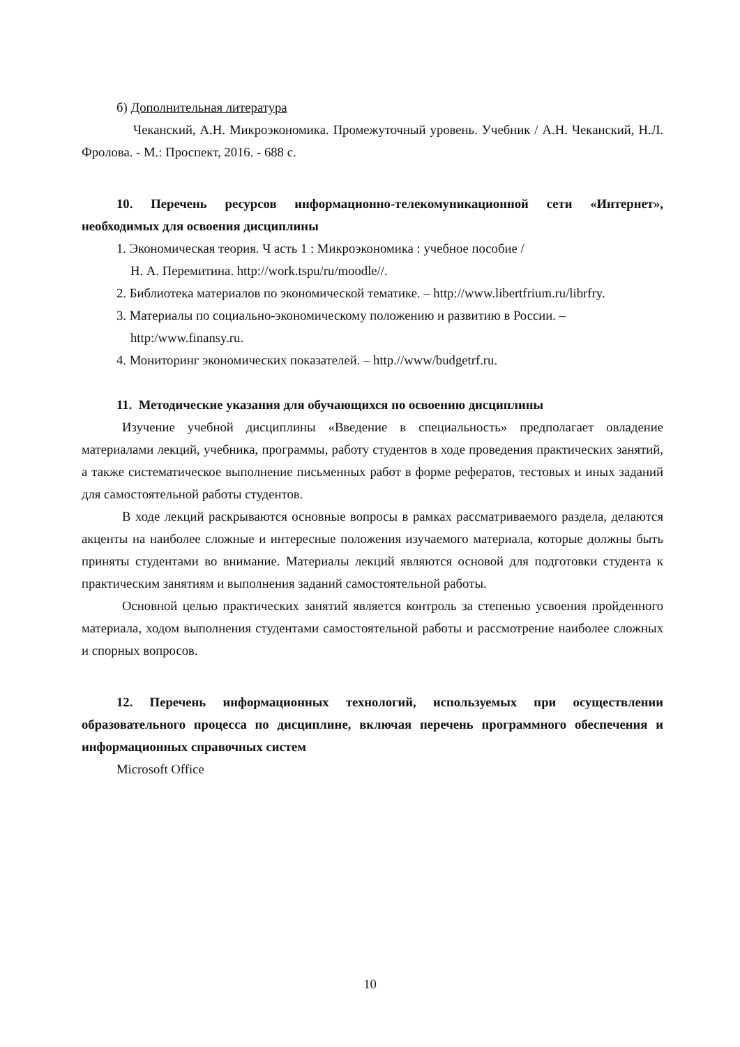б) Дополнительная литература
Чеканский, А.Н. Микроэкономика. Промежуточный уровень. Учебник / А.Н. Чеканский, Н.Л. Фролова. - М.: Проспект, 2016. - 688 с.
10. Перечень ресурсов информационно-телекомуникационной сети «Интернет», необходимых для освоения дисциплины
1. Экономическая теория. Ч асть 1 : Микроэкономика : учебное пособие /
Н. А. Перемитина. http://work.tspu/ru/moodle//.
2. Библиотека материалов по экономической тематике. – http://www.libertfrium.ru/librfry.
3. Материалы по социально-экономическому положению и развитию в России. –
http:/www.finansy.ru.
4. Мониторинг экономических показателей. – http.//www/budgetrf.ru.
11. Методические указания для обучающихся по освоению дисциплины
Изучение учебной дисциплины «Введение в специальность» предполагает овладение материалами лекций, учебника, программы, работу студентов в ходе проведения практических занятий, а также систематическое выполнение письменных работ в форме рефератов, тестовых и иных заданий для самостоятельной работы студентов.
В ходе лекций раскрываются основные вопросы в рамках рассматриваемого раздела, делаются акценты на наиболее сложные и интересные положения изучаемого материала, которые должны быть приняты студентами во внимание. Материалы лекций являются основой для подготовки студента к практическим занятиям и выполнения заданий самостоятельной работы.
Основной целью практических занятий является контроль за степенью усвоения пройденного материала, ходом выполнения студентами самостоятельной работы и рассмотрение наиболее сложных и спорных вопросов.
12. Перечень информационных технологий, используемых при осуществлении образовательного процесса по дисциплине, включая перечень программного обеспечения и информационных справочных систем
Microsoft Office
10